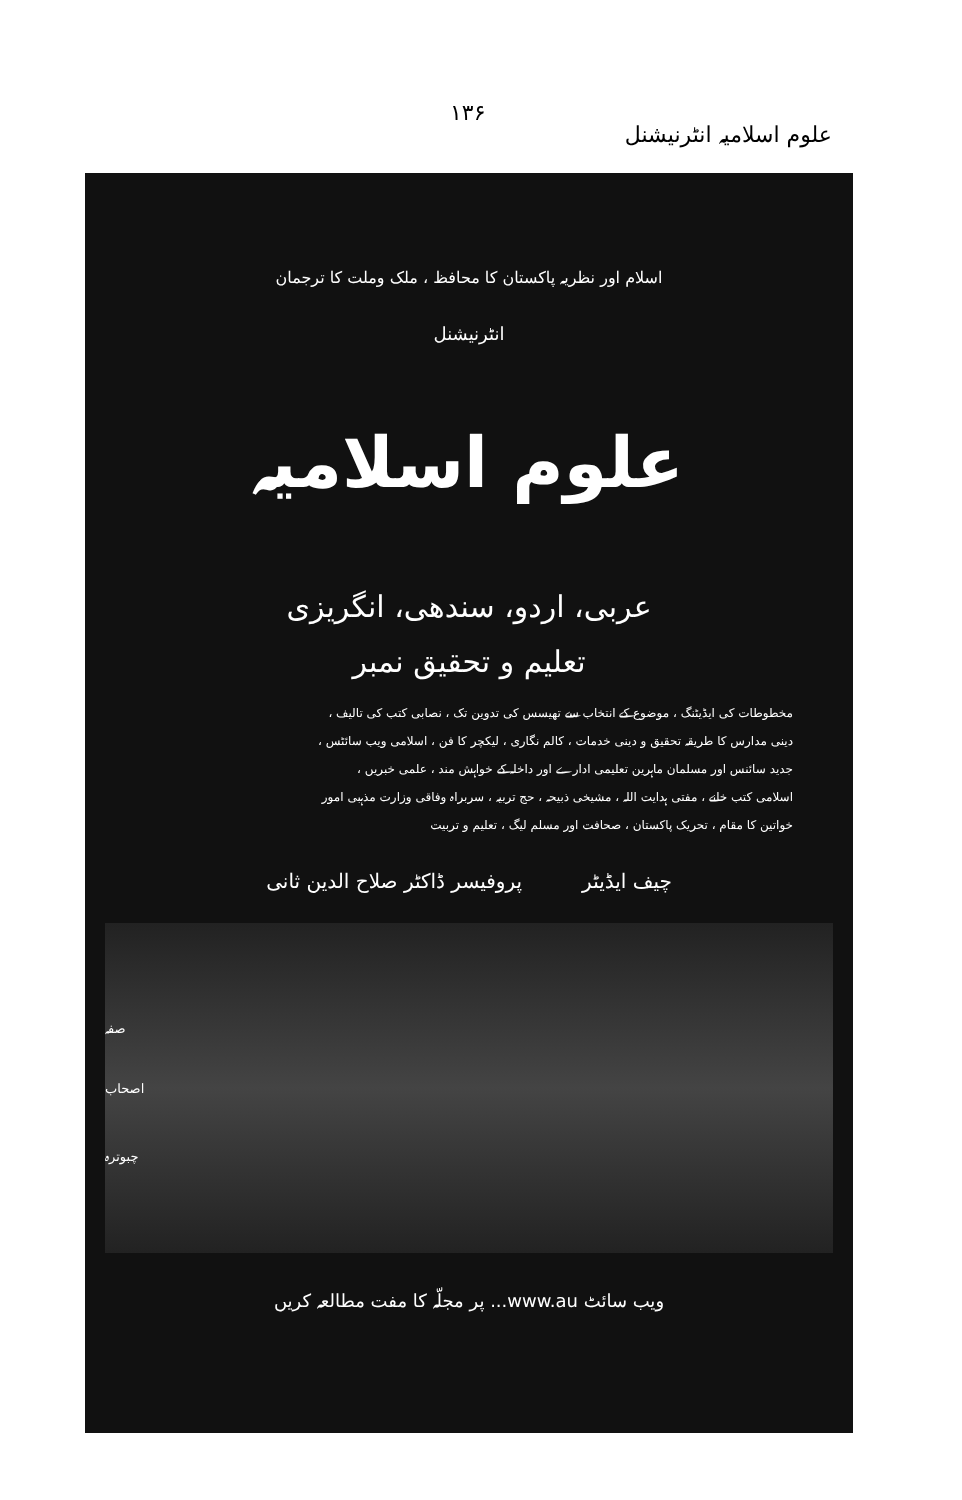علوم اسلامیہ انٹرنیشنل ۱۳۶
اسلام اور نظریہ پاکستان کا محافظ ، ملک وملت کا ترجمان
انٹرنیشنل
علوم اسلامیہ
عربی، اردو، سندھی، انگریزی
تعلیم و تحقیق نمبر
مخطوطات کی ایڈیٹنگ ، موضوع کے انتخاب سے تھیسس کی تدوین تک ، نصابی کتب کی تالیف ،
دینی مدارس کا طریقہ تحقیق و دینی خدمات ، کالم نگاری ، لیکچر کا فن ، اسلامی ویب سائٹس ،
جدید سائنس اور مسلمان ماہرین تعلیمی ادارے اور داخلہ کے خواہش مند ، علمی خبریں ،
اسلامی کتب خانے ، مفتی ہدایت اللہ ، مشیخی ذبیحہ ، حج تربیہ ، سربراہ وفاقی وزارت مذہبی امور
خواتین کا مقام ، تحریک پاکستان ، صحافت اور مسلم لیگ ، تعلیم و تربیت
چیف ایڈیٹر پروفیسر ڈاکٹر صلاح الدین ثانی
صفہ
اصحاب
چبوترہ
ویب سائٹ www.au... پر مجلّہ کا مفت مطالعہ کریں